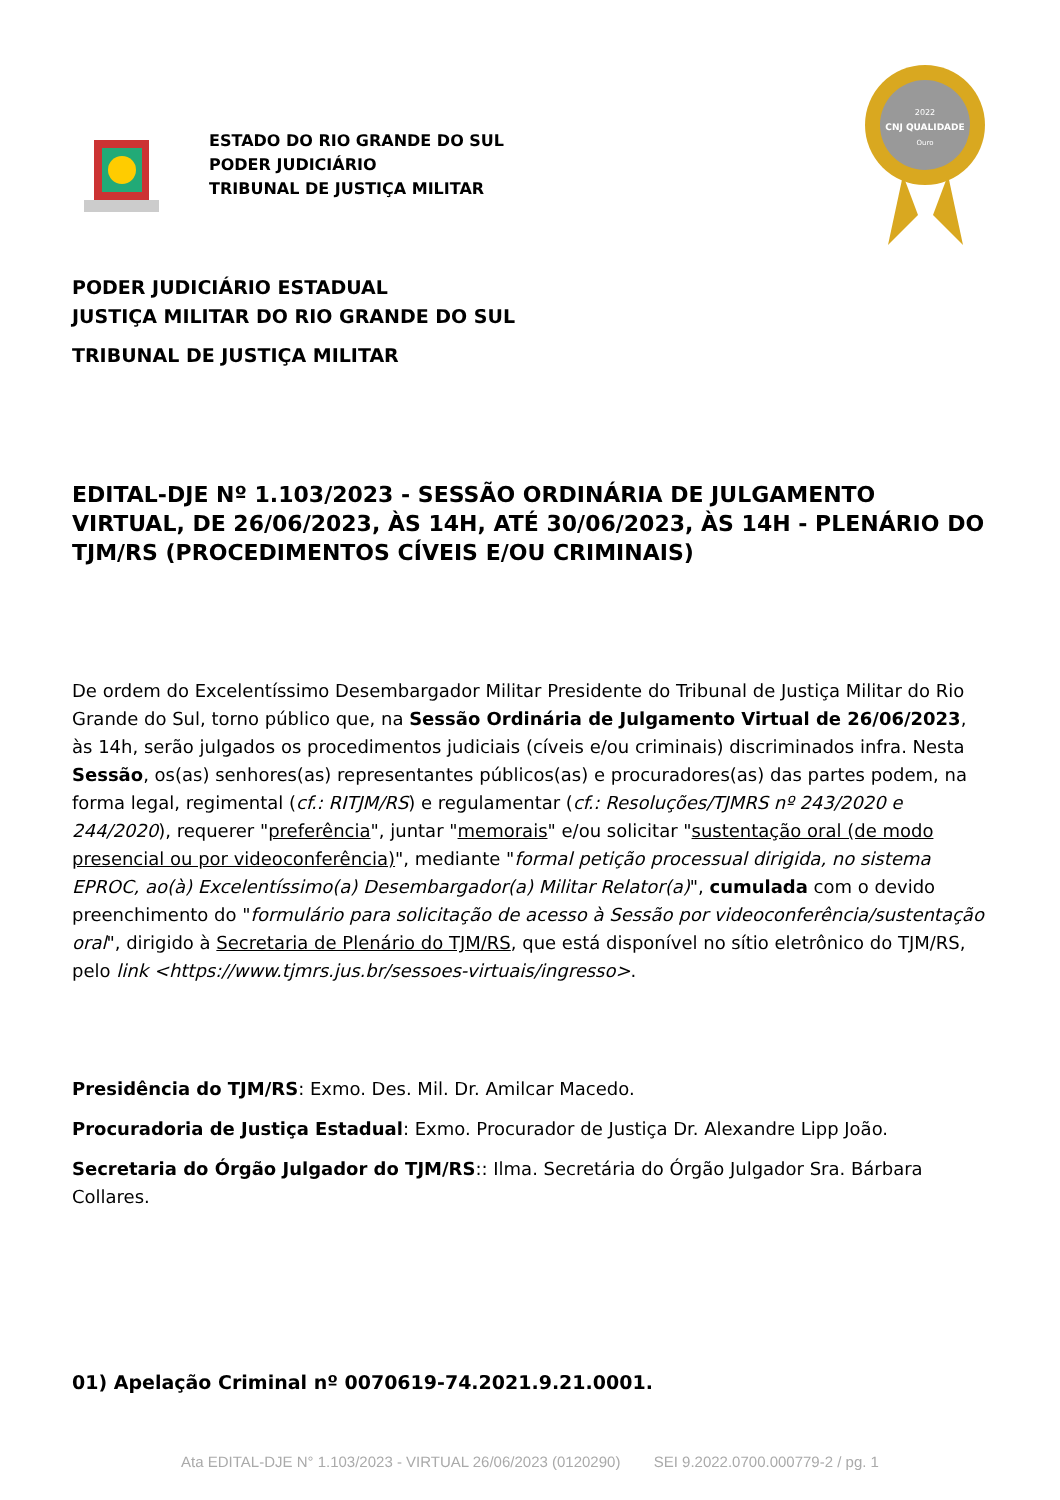ESTADO DO RIO GRANDE DO SUL
PODER JUDICIÁRIO
TRIBUNAL DE JUSTIÇA MILITAR
2022
CNJ QUALIDADE
Ouro
PODER JUDICIÁRIO ESTADUAL
JUSTIÇA MILITAR DO RIO GRANDE DO SUL
TRIBUNAL DE JUSTIÇA MILITAR
EDITAL-DJE Nº 1.103/2023 - SESSÃO ORDINÁRIA DE JULGAMENTO VIRTUAL, DE 26/06/2023, ÀS 14H, ATÉ 30/06/2023, ÀS 14H - PLENÁRIO DO TJM/RS (PROCEDIMENTOS CÍVEIS E/OU CRIMINAIS)
De ordem do Excelentíssimo Desembargador Militar Presidente do Tribunal de Justiça Militar do Rio Grande do Sul, torno público que, na Sessão Ordinária de Julgamento Virtual de 26/06/2023, às 14h, serão julgados os procedimentos judiciais (cíveis e/ou criminais) discriminados infra. Nesta Sessão, os(as) senhores(as) representantes públicos(as) e procuradores(as) das partes podem, na forma legal, regimental (cf.: RITJM/RS) e regulamentar (cf.: Resoluções/TJMRS nº 243/2020 e 244/2020), requerer "preferência", juntar "memorais" e/ou solicitar "sustentação oral (de modo presencial ou por videoconferência)", mediante "formal petição processual dirigida, no sistema EPROC, ao(à) Excelentíssimo(a) Desembargador(a) Militar Relator(a)", cumulada com o devido preenchimento do "formulário para solicitação de acesso à Sessão por videoconferência/sustentação oral", dirigido à Secretaria de Plenário do TJM/RS, que está disponível no sítio eletrônico do TJM/RS, pelo link <https://www.tjmrs.jus.br/sessoes-virtuais/ingresso>.
Presidência do TJM/RS: Exmo. Des. Mil. Dr. Amilcar Macedo.
Procuradoria de Justiça Estadual: Exmo. Procurador de Justiça Dr. Alexandre Lipp João.
Secretaria do Órgão Julgador do TJM/RS:: Ilma. Secretária do Órgão Julgador Sra. Bárbara Collares.
01) Apelação Criminal nº 0070619-74.2021.9.21.0001.
Ata EDITAL-DJE N° 1.103/2023 - VIRTUAL 26/06/2023 (0120290) SEI 9.2022.0700.000779-2 / pg. 1